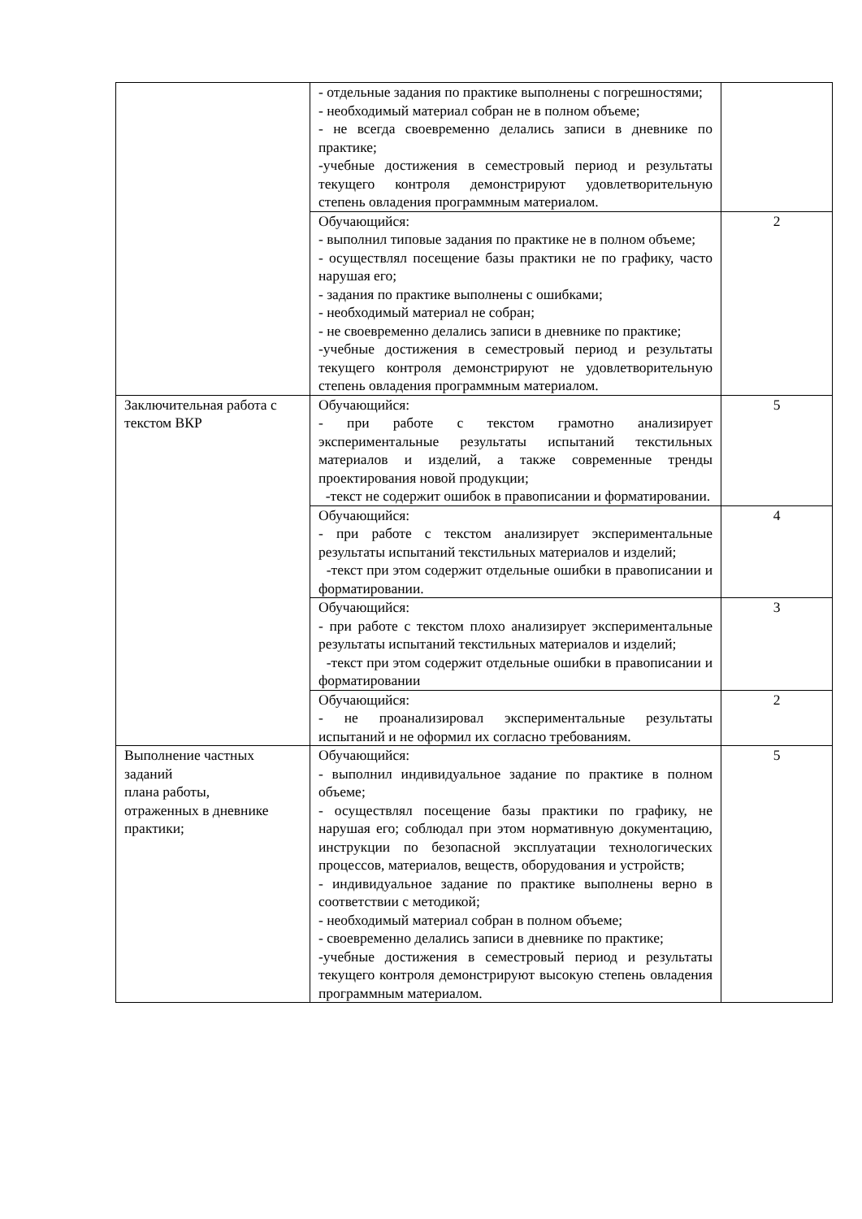| | - отдельные задания по практике выполнены с погрешностями; - необходимый материал собран не в полном объеме; - не всегда своевременно делались записи в дневнике по практике; -учебные достижения в семестровый период и результаты текущего контроля демонстрируют удовлетворительную степень овладения программным материалом. | |
| | Обучающийся: - выполнил типовые задания по практике не в полном объеме; - осуществлял посещение базы практики не по графику, часто нарушая его; - задания по практике выполнены с ошибками; - необходимый материал не собран; - не своевременно делались записи в дневнике по практике; -учебные достижения в семестровый период и результаты текущего контроля демонстрируют не удовлетворительную степень овладения программным материалом. | 2 |
| Заключительная работа с текстом ВКР | Обучающийся: - при работе с текстом грамотно анализирует экспериментальные результаты испытаний текстильных материалов и изделий, а также современные тренды проектирования новой продукции; -текст не содержит ошибок в правописании и форматировании. | 5 |
| | Обучающийся: - при работе с текстом анализирует экспериментальные результаты испытаний текстильных материалов и изделий; -текст при этом содержит отдельные ошибки в правописании и форматировании. | 4 |
| | Обучающийся: - при работе с текстом плохо анализирует экспериментальные результаты испытаний текстильных материалов и изделий; -текст при этом содержит отдельные ошибки в правописании и форматировании | 3 |
| | Обучающийся: - не проанализировал экспериментальные результаты испытаний и не оформил их согласно требованиям. | 2 |
| Выполнение частных заданий плана работы, отраженных в дневнике практики; | Обучающийся: - выполнил индивидуальное задание по практике в полном объеме; - осуществлял посещение базы практики по графику, не нарушая его; соблюдал при этом нормативную документацию, инструкции по безопасной эксплуатации технологических процессов, материалов, веществ, оборудования и устройств; - индивидуальное задание по практике выполнены верно в соответствии с методикой; - необходимый материал собран в полном объеме; - своевременно делались записи в дневнике по практике; -учебные достижения в семестровый период и результаты текущего контроля демонстрируют высокую степень овладения программным материалом. | 5 |